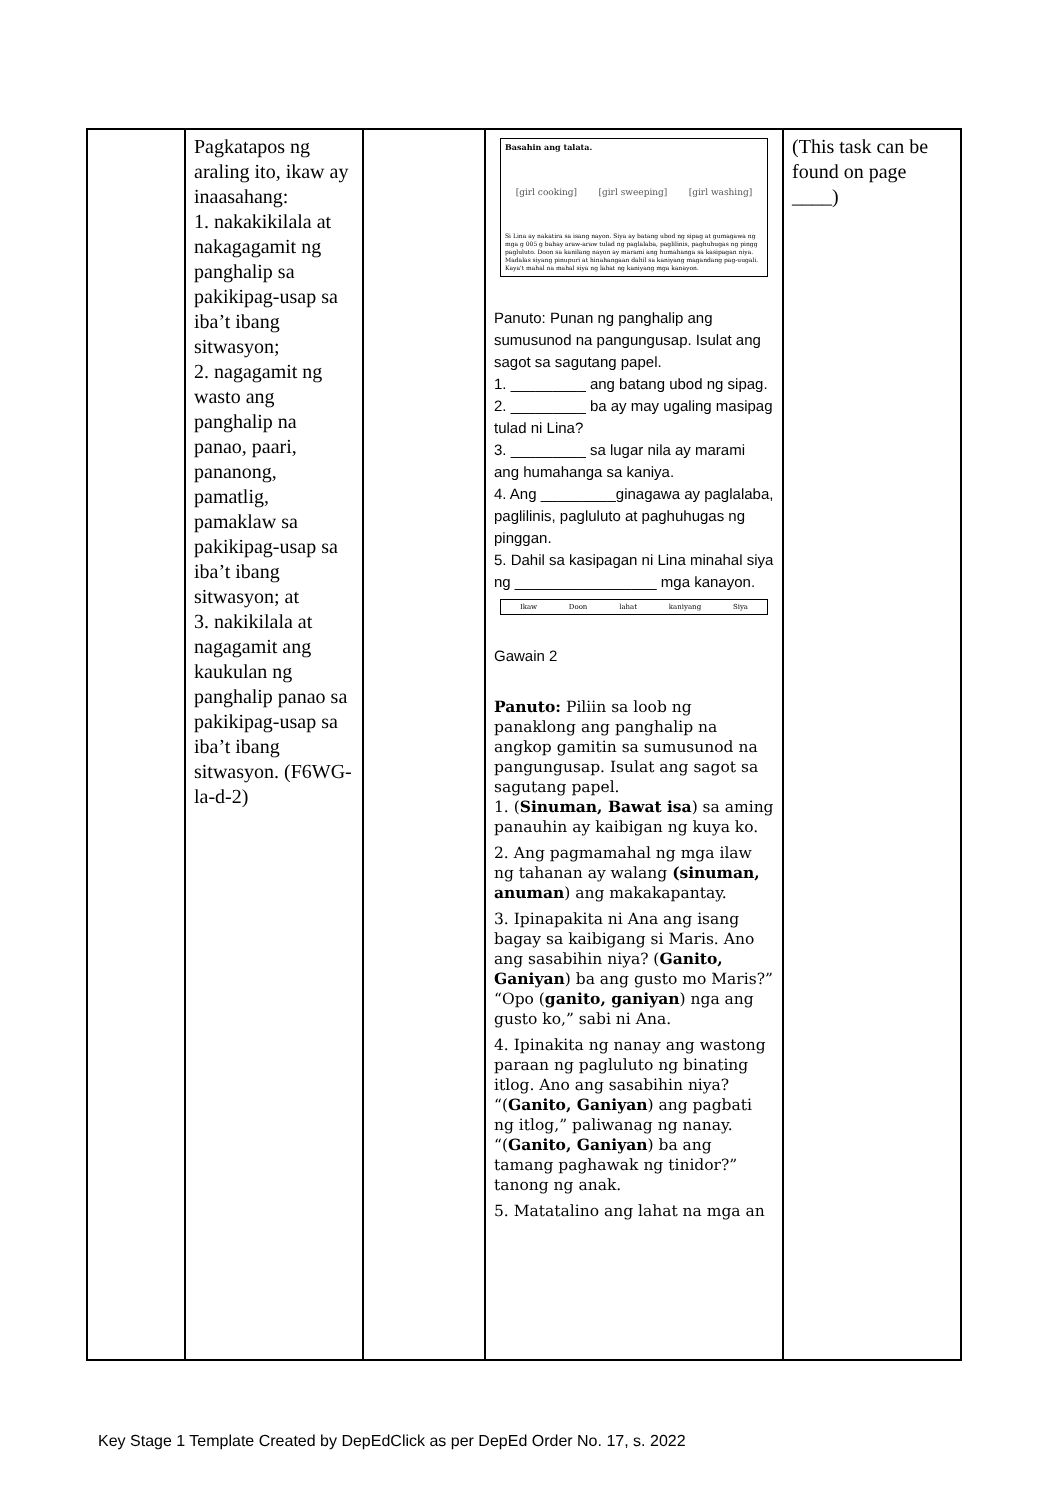| | Pagkatapos ng araling ito, ikaw ay inaasahang: 1. nakakikilala at nakagagamit ng panghalip sa pakikipag-usap sa iba’t ibang sitwasyon; 2. nagagamit ng wasto ang panghalip na panao, paari, pananong, pamatlig, pamaklaw sa pakikipag-usap sa iba’t ibang sitwasyon; at 3. nakikilala at nagagamit ang kaukulan ng panghalip panao sa pakikipag-usap sa iba’t ibang sitwasyon. (F6WG-la-d-2) | | Basahin ang talata. [girl cooking] [girl sweeping] [girl washing] Si Lina ay nakatira sa isang nayon. Siya ay batang ubod ng sipag at gumagawa ng mga g 005 g bahay araw-araw tulad ng paglalaba, paglilinis, paghuhugas ng pingg pagluluto. Doon sa kanilang nayon ay marami ang humahanga sa kasipagan niya. Madalas siyang pinupuri at hinahangaan dahil sa kaniyang magandang pag-uugali. Kaya't mahal na mahal siya ng lahat ng kaniyang mga kanayon. Panuto: Punan ng panghalip ang sumusunod na pangungusap. Isulat ang sagot sa sagutang papel. 1. _________ ang batang ubod ng sipag. 2. _________ ba ay may ugaling masipag tulad ni Lina? 3. _________ sa lugar nila ay marami ang humahanga sa kaniya. 4. Ang _________ginagawa ay paglalaba, paglilinis, pagluluto at paghuhugas ng pinggan. 5. Dahil sa kasipagan ni Lina minahal siya ng _________________ mga kanayon. Ikaw Doon lahat kaniyang Siya Gawain 2 Panuto: Piliin sa loob ng panaklong ang panghalip na angkop gamitin sa sumusunod na pangungusap. Isulat ang sagot sa sagutang papel. 1. ( Sinuman, Bawat isa ) sa aming panauhin ay kaibigan ng kuya ko. 2. Ang pagmamahal ng mga ilaw ng tahanan ay walang (sinuman, anuman ) ang makakapantay. 3. Ipinapakita ni Ana ang isang bagay sa kaibigang si Maris. Ano ang sasabihin niya? ( Ganito, Ganiyan ) ba ang gusto mo Maris?” “Opo ( ganito, ganiyan ) nga ang gusto ko,” sabi ni Ana. 4. Ipinakita ng nanay ang wastong paraan ng pagluluto ng binating itlog. Ano ang sasabihin niya? “( Ganito, Ganiyan ) ang pagbati ng itlog,” paliwanag ng nanay. “( Ganito, Ganiyan ) ba ang tamang paghawak ng tinidor?” tanong ng anak. 5. Matatalino ang lahat na mga an | (This task can be found on page ____) |
Key Stage 1 Template Created by DepEdClick as per DepEd Order No. 17, s. 2022